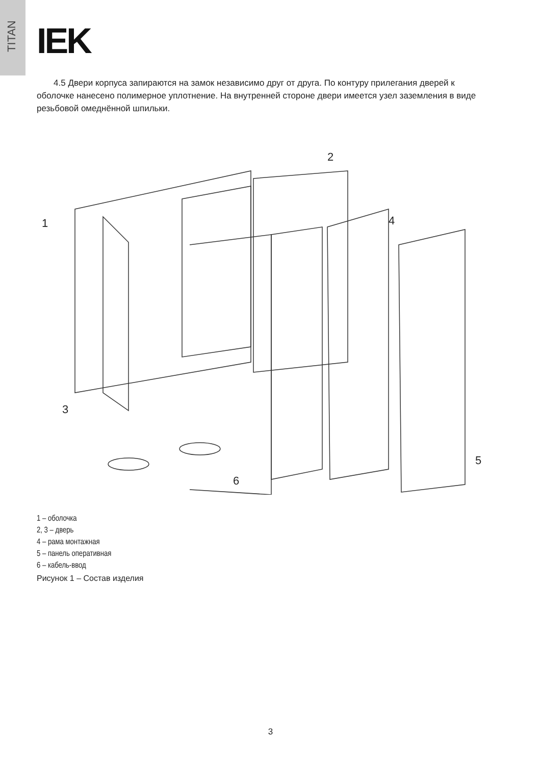TITAN
IEK
4.5 Двери корпуса запираются на замок независимо друг от друга. По контуру прилегания дверей к оболочке нанесено полимерное уплотнение. На внутренней стороне двери имеется узел заземления в виде резьбовой омеднённой шпильки.
1
2
3
4
5
6
1 – оболочка
2, 3 – дверь
4 – рама монтажная
5 – панель оперативная
6 – кабель-ввод
Рисунок 1 – Состав изделия
3